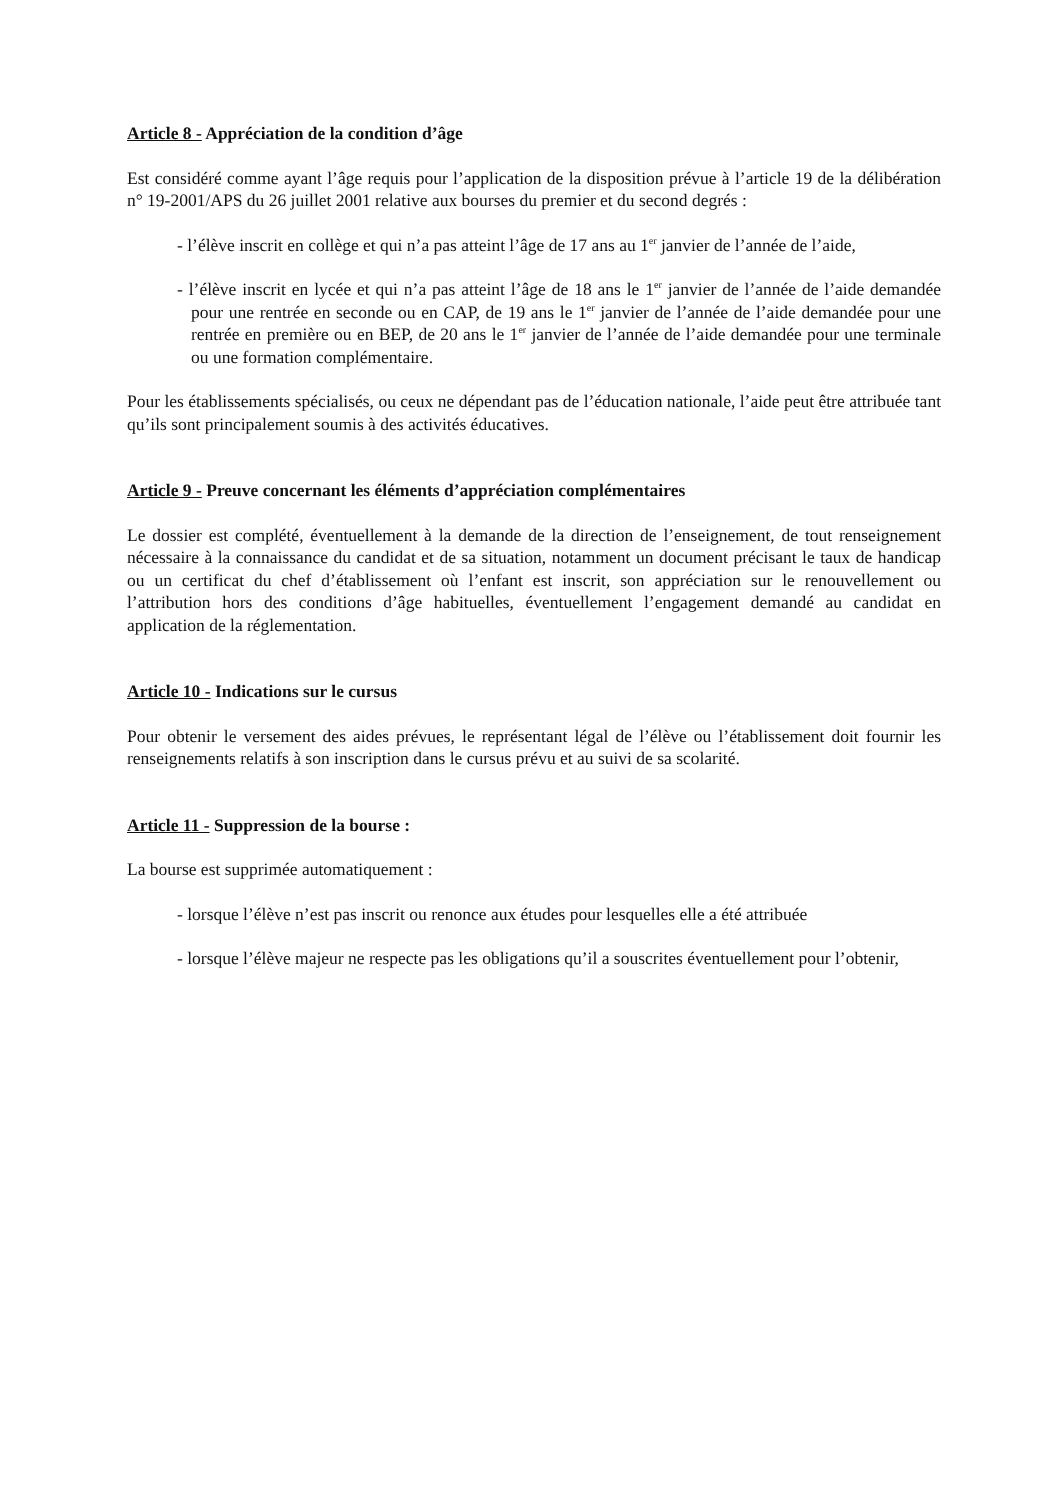Article 8 - Appréciation de la condition d’âge
Est considéré comme ayant l’âge requis pour l’application de la disposition prévue à l’article 19 de la délibération n° 19-2001/APS du 26 juillet 2001 relative aux bourses du premier et du second degrés :
- l’élève inscrit en collège et qui n’a pas atteint l’âge de 17 ans au 1<sup>er</sup> janvier de l’année de l’aide,
- l’élève inscrit en lycée et qui n’a pas atteint l’âge de 18 ans le 1<sup>er</sup> janvier de l’année de l’aide demandée pour une rentrée en seconde ou en CAP, de 19 ans le 1<sup>er</sup> janvier de l’année de l’aide demandée pour une rentrée en première ou en BEP, de 20 ans le 1<sup>er</sup> janvier de l’année de l’aide demandée pour une terminale ou une formation complémentaire.
Pour les établissements spécialisés, ou ceux ne dépendant pas de l’éducation nationale, l’aide peut être attribuée tant qu’ils sont principalement soumis à des activités éducatives.
Article 9 - Preuve concernant les éléments d’appréciation complémentaires
Le dossier est complété, éventuellement à la demande de la direction de l’enseignement, de tout renseignement nécessaire à la connaissance du candidat et de sa situation, notamment un document précisant le taux de handicap ou un certificat du chef d’établissement où l’enfant est inscrit, son appréciation sur le renouvellement ou l’attribution hors des conditions d’âge habituelles, éventuellement l’engagement demandé au candidat en application de la réglementation.
Article 10 - Indications sur le cursus
Pour obtenir le versement des aides prévues, le représentant légal de l’élève ou l’établissement doit fournir les renseignements relatifs à son inscription dans le cursus prévu et au suivi de sa scolarité.
Article 11 - Suppression de la bourse :
La bourse est supprimée automatiquement :
- lorsque l’élève n’est pas inscrit ou renonce aux études pour lesquelles elle a été attribuée
- lorsque l’élève majeur ne respecte pas les obligations qu’il a souscrites éventuellement pour l’obtenir,